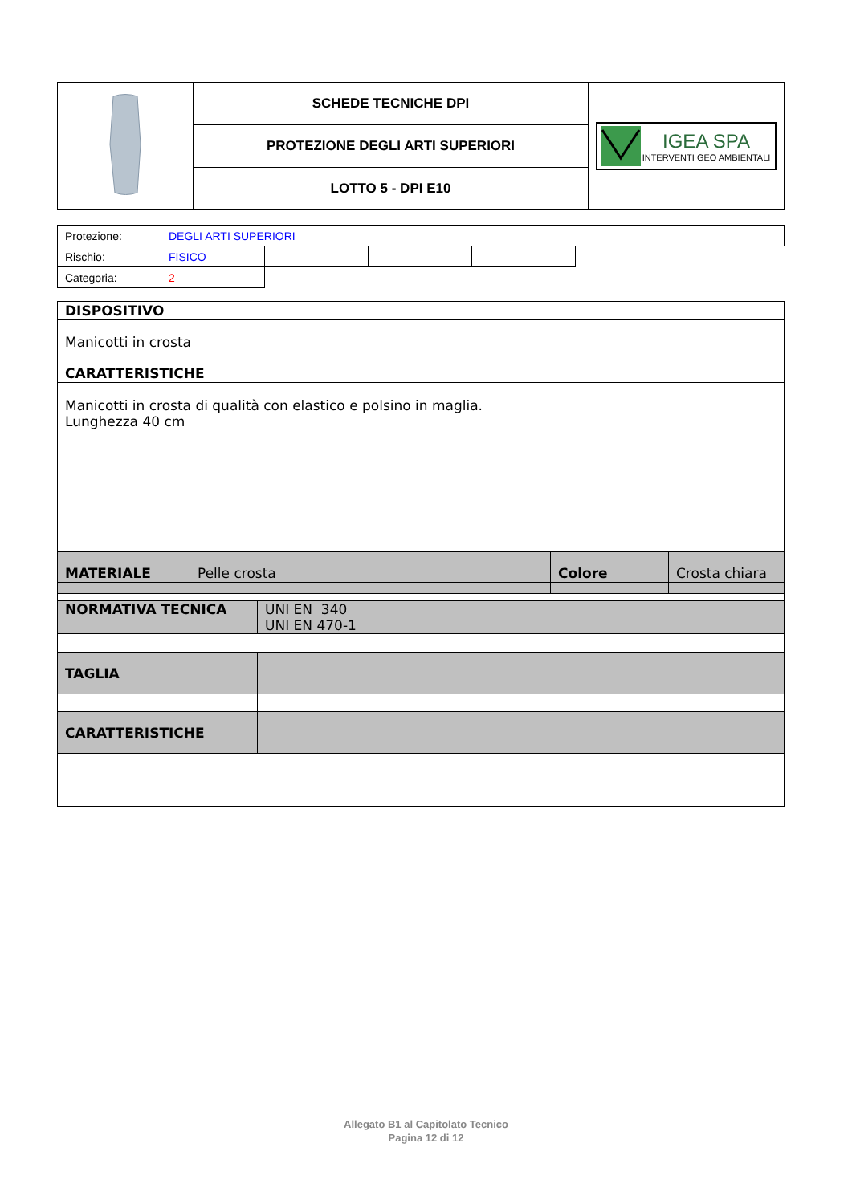| | SCHEDE TECNICHE DPI | IGEA SPA INTERVENTI GEO AMBIENTALI |
| | PROTEZIONE DEGLI ARTI SUPERIORI | |
| | LOTTO 5 - DPI E10 | |
| Protezione: | DEGLI ARTI SUPERIORI | | | | |
| Rischio: | FISICO | | | | |
| Categoria: | 2 | | | | |
| DISPOSITIVO | | | |
| Manicotti in crosta | | | |
| CARATTERISTICHE | | | |
| Manicotti in crosta di qualità con elastico e polsino in maglia. Lunghezza 40 cm | | | |
| MATERIALE | Pelle crosta | Colore | Crosta chiara |
| NORMATIVA TECNICA | UNI EN 340 UNI EN 470-1 |
| TAGLIA | |
| CARATTERISTICHE | |
Allegato B1 al Capitolato Tecnico
Pagina 12 di 12